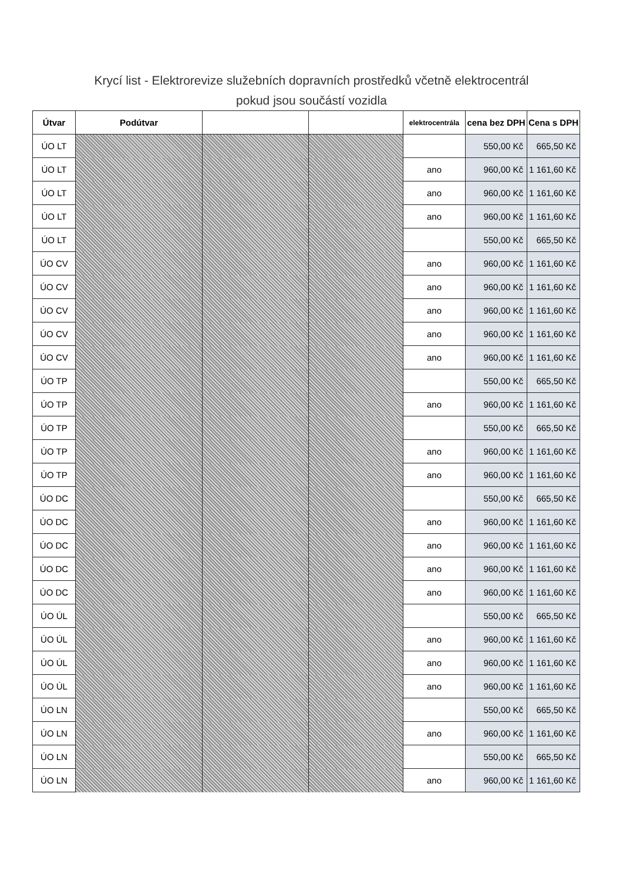Krycí list - Elektrorevize služebních dopravních prostředků včetně elektrocentrál
pokud jsou součástí vozidla
| Útvar | Podútvar | | | elektrocentrála | cena bez DPH | Cena s DPH |
| --- | --- | --- | --- | --- | --- | --- |
| ÚO LT | | | | | 550,00 Kč | 665,50 Kč |
| ÚO LT | | | | ano | 960,00 Kč | 1 161,60 Kč |
| ÚO LT | | | | ano | 960,00 Kč | 1 161,60 Kč |
| ÚO LT | | | | ano | 960,00 Kč | 1 161,60 Kč |
| ÚO LT | | | | | 550,00 Kč | 665,50 Kč |
| ÚO CV | | | | ano | 960,00 Kč | 1 161,60 Kč |
| ÚO CV | | | | ano | 960,00 Kč | 1 161,60 Kč |
| ÚO CV | | | | ano | 960,00 Kč | 1 161,60 Kč |
| ÚO CV | | | | ano | 960,00 Kč | 1 161,60 Kč |
| ÚO CV | | | | ano | 960,00 Kč | 1 161,60 Kč |
| ÚO TP | | | | | 550,00 Kč | 665,50 Kč |
| ÚO TP | | | | ano | 960,00 Kč | 1 161,60 Kč |
| ÚO TP | | | | | 550,00 Kč | 665,50 Kč |
| ÚO TP | | | | ano | 960,00 Kč | 1 161,60 Kč |
| ÚO TP | | | | ano | 960,00 Kč | 1 161,60 Kč |
| ÚO DC | | | | | 550,00 Kč | 665,50 Kč |
| ÚO DC | | | | ano | 960,00 Kč | 1 161,60 Kč |
| ÚO DC | | | | ano | 960,00 Kč | 1 161,60 Kč |
| ÚO DC | | | | ano | 960,00 Kč | 1 161,60 Kč |
| ÚO DC | | | | ano | 960,00 Kč | 1 161,60 Kč |
| ÚO ÚL | | | | | 550,00 Kč | 665,50 Kč |
| ÚO ÚL | | | | ano | 960,00 Kč | 1 161,60 Kč |
| ÚO ÚL | | | | ano | 960,00 Kč | 1 161,60 Kč |
| ÚO ÚL | | | | ano | 960,00 Kč | 1 161,60 Kč |
| ÚO LN | | | | | 550,00 Kč | 665,50 Kč |
| ÚO LN | | | | ano | 960,00 Kč | 1 161,60 Kč |
| ÚO LN | | | | | 550,00 Kč | 665,50 Kč |
| ÚO LN | | | | ano | 960,00 Kč | 1 161,60 Kč |